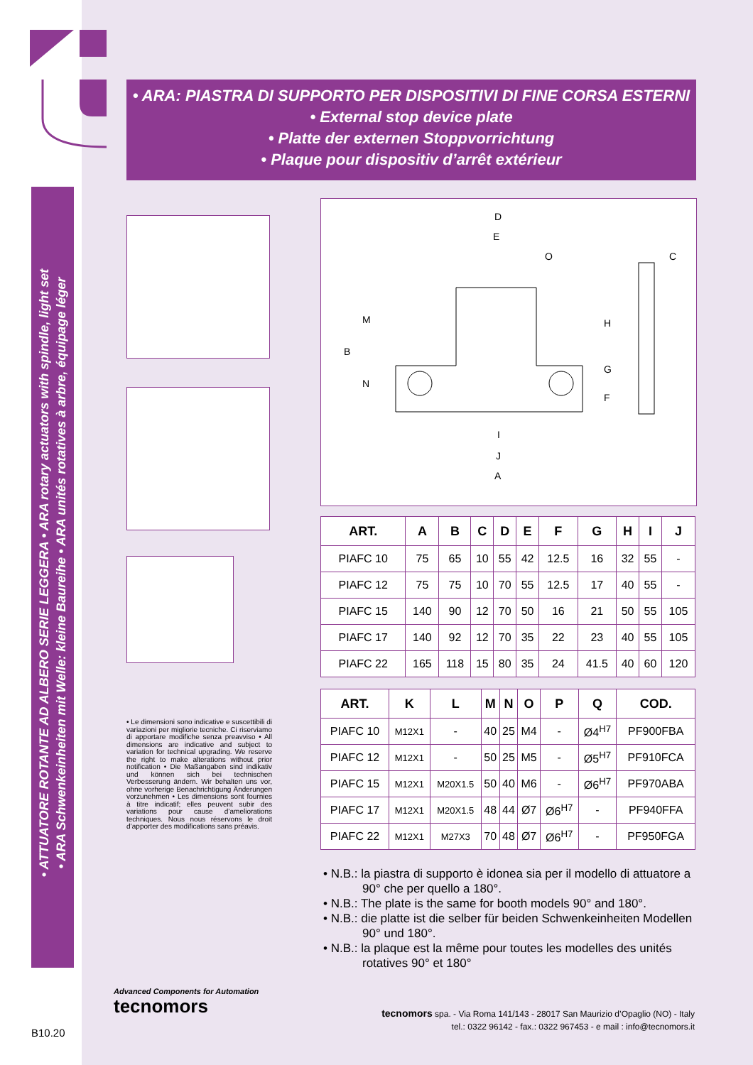• ARA: PIASTRA DI SUPPORTO PER DISPOSITIVI DI FINE CORSA ESTERNI
• External stop device plate
• Platte der externen Stoppvorrichtung
• Plaque pour dispositiv d’arrêt extérieur
• ATTUATORE ROTANTE AD ALBERO SERIE LEGGERA • ARA rotary actuators with spindle, light set
• ARA Schwenkeinheiten mit Welle: kleine Baureihe • ARA unités rotatives à arbre, équipage léger
D
E
O
C
B
M
N
I
J
A
H
G
F
• Le dimensioni sono indicative e suscettibili di variazioni per migliorie tecniche. Ci riserviamo di apportare modifiche senza preavviso • All dimensions are indicative and subject to variation for technical upgrading. We reserve the right to make alterations without prior notification • Die Maßangaben sind indikativ und können sich bei technischen Verbesserung ändern. Wir behalten uns vor, ohne vorherige Benachrichtigung Änderungen vorzunehmen • Les dimensions sont fournies à titre indicatif; elles peuvent subir des variations pour cause d’ameliorations techniques. Nous nous réservons le droit d’apporter des modifications sans préavis.
| ART. | A | B | C | D | E | F | G | H | I | J |
| --- | --- | --- | --- | --- | --- | --- | --- | --- | --- | --- |
| PIAFC 10 | 75 | 65 | 10 | 55 | 42 | 12.5 | 16 | 32 | 55 | - |
| PIAFC 12 | 75 | 75 | 10 | 70 | 55 | 12.5 | 17 | 40 | 55 | - |
| PIAFC 15 | 140 | 90 | 12 | 70 | 50 | 16 | 21 | 50 | 55 | 105 |
| PIAFC 17 | 140 | 92 | 12 | 70 | 35 | 22 | 23 | 40 | 55 | 105 |
| PIAFC 22 | 165 | 118 | 15 | 80 | 35 | 24 | 41.5 | 40 | 60 | 120 |
| ART. | K | L | M | N | O | P | Q | COD. |
| --- | --- | --- | --- | --- | --- | --- | --- | --- |
| PIAFC 10 | M12X1 | - | 40 | 25 | M4 | - | Ø4<sup>H7</sup> | PF900FBA |
| PIAFC 12 | M12X1 | - | 50 | 25 | M5 | - | Ø5<sup>H7</sup> | PF910FCA |
| PIAFC 15 | M12X1 | M20X1.5 | 50 | 40 | M6 | - | Ø6<sup>H7</sup> | PF970ABA |
| PIAFC 17 | M12X1 | M20X1.5 | 48 | 44 | Ø7 | Ø6<sup>H7</sup> | - | PF940FFA |
| PIAFC 22 | M12X1 | M27X3 | 70 | 48 | Ø7 | Ø6<sup>H7</sup> | - | PF950FGA |
• N.B.: la piastra di supporto è idonea sia per il modello di attuatore a 90° che per quello a 180°.
• N.B.: The plate is the same for booth models 90° and 180°.
• N.B.: die platte ist die selber für beiden Schwenkeinheiten Modellen 90° und 180°.
• N.B.: la plaque est la même pour toutes les modelles des unités rotatives 90° et 180°
Advanced Components for Automation
tecnomors
tecnomors spa. - Via Roma 141/143 - 28017 San Maurizio d’Opaglio (NO) - Italy
tel.: 0322 96142 - fax.: 0322 967453 - e mail : info@tecnomors.it
B10.20